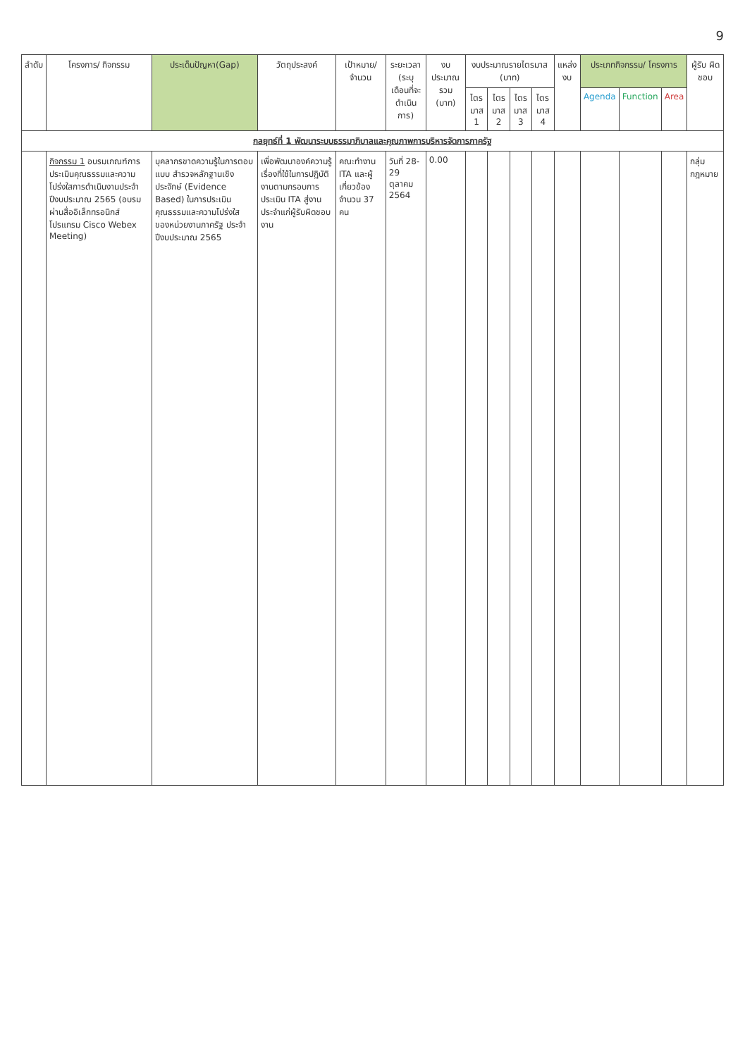9
| ลำดับ | โครงการ/ กิจกรรม | ประเด็นปัญหา(Gap) | วัตถุประสงค์ | เป้าหมาย/ จำนวน | ระยะเวลา (ระบุ เดือนที่จะ ดำเนินการ) | งบประมาณ รวม (บาท) | งบประมาณรายไตรมาส (บาท) | | | | แหล่งงบ | ประเภทกิจกรรม/ โครงการ | | | ผู้รับ ผิด ชอบ |
| --- | --- | --- | --- | --- | --- | --- | --- | --- | --- | --- | --- | --- | --- | --- | --- |
| | | | | | | | ไตร มาส 1 | ไตร มาส 2 | ไตร มาส 3 | ไตร มาส 4 | | Agenda | Function | Area | |
| กลยุทธ์ที่ 1 พัฒนาระบบธรรมาภิบาลและคุณภาพการบริหารจัดการภาครัฐ | | | | | | | | | | | | | | | |
| | กิจกรรม 1 อบรมเกณฑ์การประเมินคุณธรรมและความโปร่งใสการดำเนินงานประจำปีงบประมาณ 2565 (อบรมผ่านสื่ออิเล็กทรอนิกส์ โปรแกรม Cisco Webex Meeting) | บุคลากรขาดความรู้ในการตอบแบบ สำรวจหลักฐานเชิงประจักษ์ (Evidence Based) ในการประเมินคุณธรรมและความโปร่งใส ของหน่วยงานภาครัฐ ประจำปีงบประมาณ 2565 | เพื่อพัฒนาองค์ความรู้เรื่องที่ใช้ในการปฏิบัติงานตามกรอบการประเมิน ITA สู่งานประจำแก่ผู้รับผิดชอบงาน | คณะทำงาน ITA และผู้เกี่ยวข้อง จำนวน 37 คน | วันที่ 28-29 ตุลาคม 2564 | 0.00 | | | | | | | | | กลุ่มกฎหมาย |